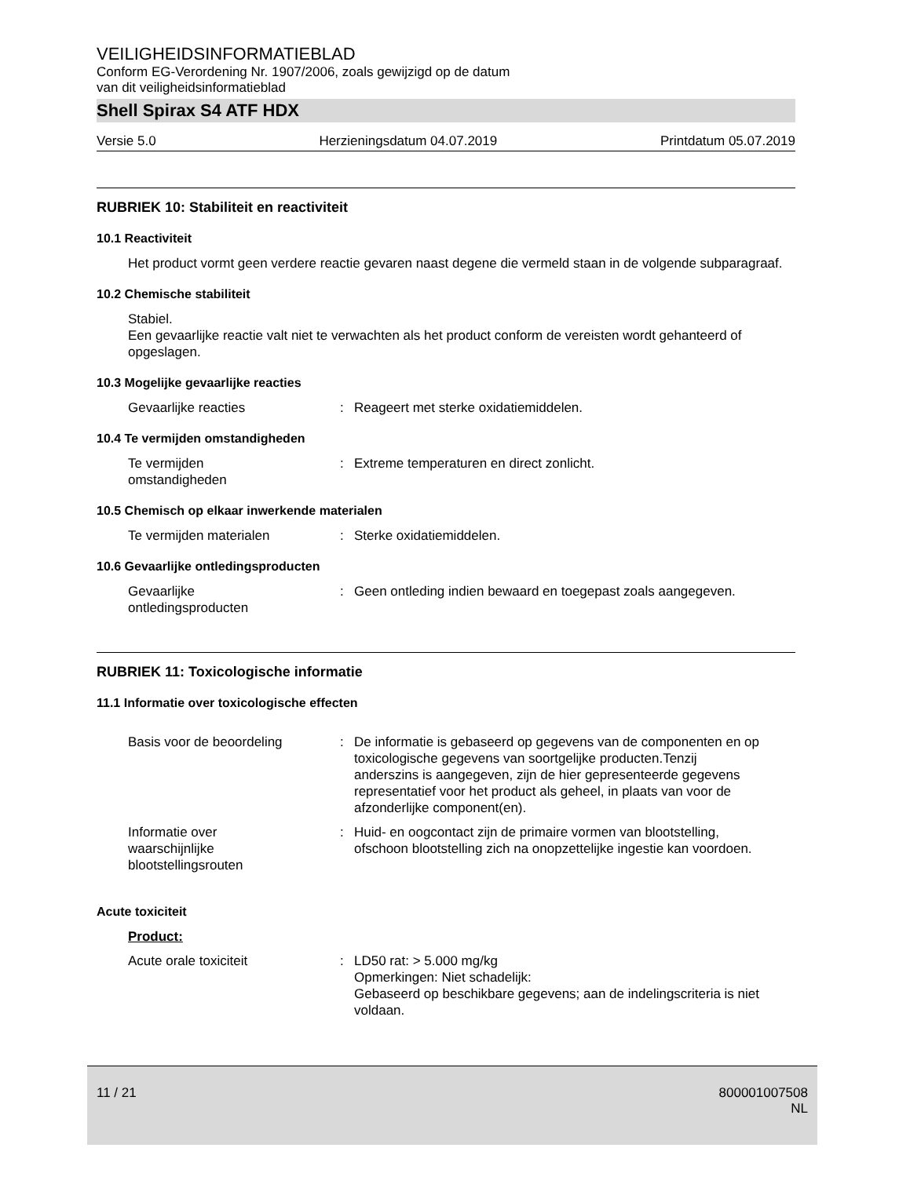VEILIGHEIDSINFORMATIEBLAD
Conform EG-Verordening Nr. 1907/2006, zoals gewijzigd op de datum
van dit veiligheidsinformatieblad
Shell Spirax S4 ATF HDX
Versie 5.0 Herzieningsdatum 04.07.2019 Printdatum 05.07.2019
RUBRIEK 10: Stabiliteit en reactiviteit
10.1 Reactiviteit
Het product vormt geen verdere reactie gevaren naast degene die vermeld staan in de volgende subparagraaf.
10.2 Chemische stabiliteit
Stabiel.
Een gevaarlijke reactie valt niet te verwachten als het product conform de vereisten wordt gehanteerd of opgeslagen.
10.3 Mogelijke gevaarlijke reacties
Gevaarlijke reacties: Reageert met sterke oxidatiemiddelen.
10.4 Te vermijden omstandigheden
Te vermijden
omstandigheden: Extreme temperaturen en direct zonlicht.
10.5 Chemisch op elkaar inwerkende materialen
Te vermijden materialen: Sterke oxidatiemiddelen.
10.6 Gevaarlijke ontledingsproducten
Gevaarlijke
ontledingsproducten: Geen ontleding indien bewaard en toegepast zoals aangegeven.
RUBRIEK 11: Toxicologische informatie
11.1 Informatie over toxicologische effecten
Basis voor de beoordeling: De informatie is gebaseerd op gegevens van de componenten en op toxicologische gegevens van soortgelijke producten.Tenzij anderszins is aangegeven, zijn de hier gepresenteerde gegevens representatief voor het product als geheel, in plaats van voor de afzonderlijke component(en).
Informatie over
waarschijnlijke
blootstellingsrouten: Huid- en oogcontact zijn de primaire vormen van blootstelling, ofschoon blootstelling zich na onopzettelijke ingestie kan voordoen.
Acute toxiciteit
Product:
Acute orale toxiciteit: LD50 rat: > 5.000 mg/kg
Opmerkingen: Niet schadelijk:
Gebaseerd op beschikbare gegevens; aan de indelingscriteria is niet voldaan.
11 / 21 800001007508
NL